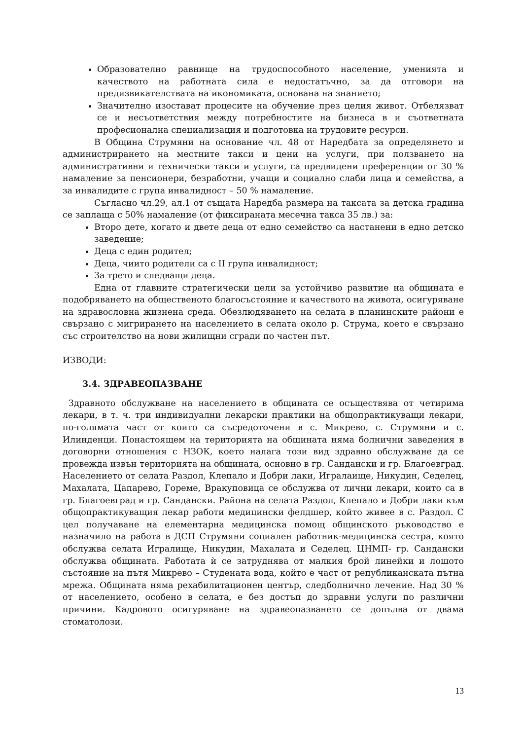Образователно равнище на трудоспособното население, уменията и качеството на работната сила е недостатъчно, за да отговори на предизвикателствата на икономиката, основана на знанието;
Значително изостават процесите на обучение през целия живот. Отбелязват се и несъответствия между потребностите на бизнеса в и съответната професионална специализация и подготовка на трудовите ресурси.
В Община Струмяни на основание чл. 48 от Наредбата за определянето и администрирането на местните такси и цени на услуги, при ползването на административни и технически такси и услуги, са предвидени преференции от 30 % намаление за пенсионери, безработни, учащи и социално слаби лица и семейства, а за инвалидите с група инвалидност – 50 % намаление.
Съгласно чл.29, ал.1 от същата Наредба размера на таксата за детска градина се заплаща с 50% намаление (от фиксираната месечна такса 35 лв.) за:
Второ дете, когато и двете деца от едно семейство са настанени в едно детско заведение;
Деца с един родител;
Деца, чиито родители са с II група инвалидност;
За трето и следващи деца.
Една от главните стратегически цели за устойчиво развитие на общината е подобряването на общественото благосъстояние и качеството на живота, осигуряване на здравословна жизнена среда. Обезлюдяването на селата в планинските райони е свързано с мигрирането на населението в селата около р. Струма, което е свързано със строителство на нови жилищни сгради по частен път.
ИЗВОДИ:
3.4. ЗДРАВЕОПАЗВАНЕ
Здравното обслужване на населението в общината се осъществява от четирима лекари, в т. ч. три индивидуални лекарски практики на общопрактикуващи лекари, по-голямата част от които са съсредоточени в с. Микрево, с. Струмяни и с. Илинденци. Понастоящем на територията на общината няма болнични заведения в договорни отношения с НЗОК, което налага този вид здравно обслужване да се провежда извън територията на общината, основно в гр. Сандански и гр. Благоевград. Населението от селата Раздол, Клепало и Добри лаки, Игралаище, Никудин, Седелец, Махалата, Цапарево, Гореме, Вракуповица се обслужва от лични лекари, които са в гр. Благоевград и гр. Сандански. Района на селата Раздол, Клепало и Добри лаки към общопрактикуващия лекар работи медицински фелдшер, който живее в с. Раздол. С цел получаване на елементарна медицинска помощ общинското ръководство е назначило на работа в ДСП Струмяни социален работник-медицинска сестра, която обслужва селата Игралище, Никудин, Махалата и Седелец. ЦНМП- гр. Сандански обслужва общината. Работата ѝ се затруднява от малкия брой линейки и лошото състояние на пътя Микрево – Студената вода, който е част от републиканската пътна мрежа. Общината няма рехабилитационен център, следболнично лечение. Над 30 % от населението, особено в селата, е без достъп до здравни услуги по различни причини. Кадровото осигуряване на здравеопазването се допълва от двама стоматолози.
13